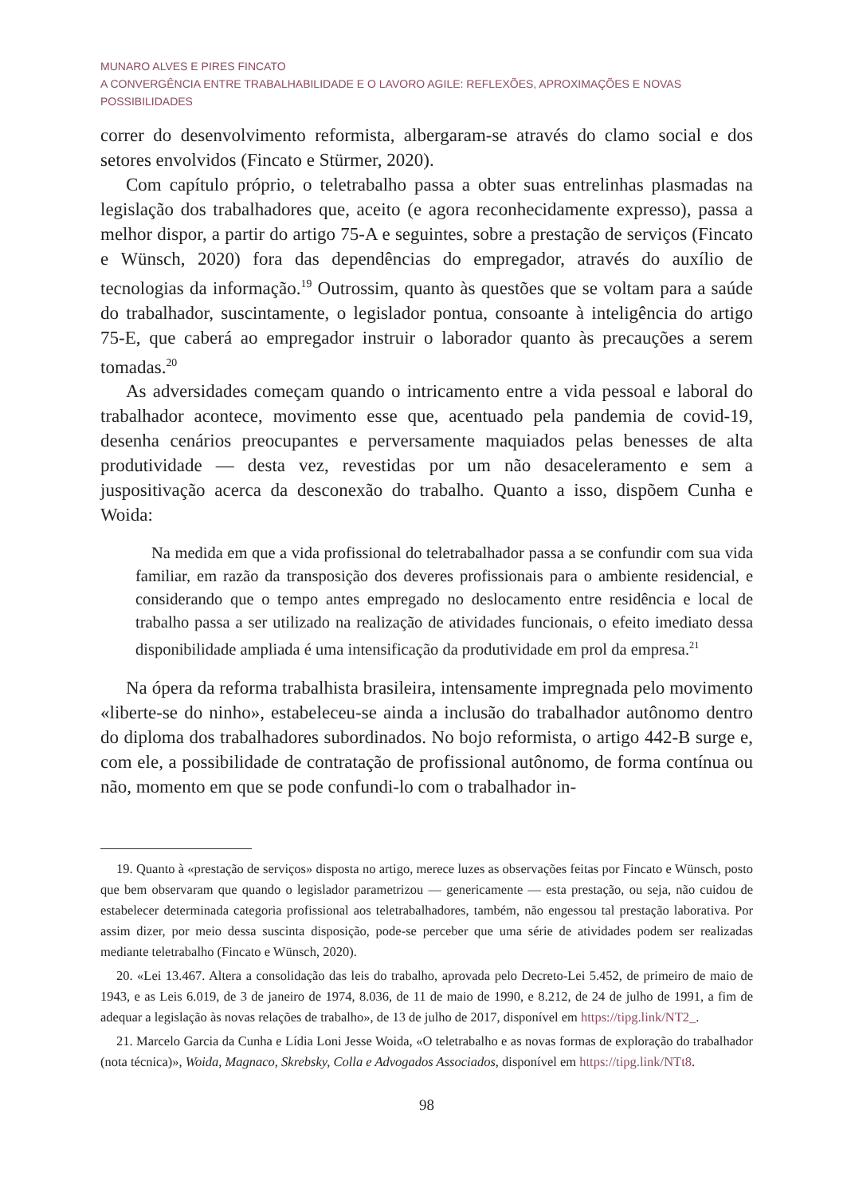MUNARO ALVES E PIRES FINCATO
A CONVERGÊNCIA ENTRE TRABALHABILIDADE E O LAVORO AGILE: REFLEXÕES, APROXIMAÇÕES E NOVAS POSSIBILIDADES
correr do desenvolvimento reformista, albergaram-se através do clamo social e dos setores envolvidos (Fincato e Stürmer, 2020).
Com capítulo próprio, o teletrabalho passa a obter suas entrelinhas plasmadas na legislação dos trabalhadores que, aceito (e agora reconhecidamente expresso), passa a melhor dispor, a partir do artigo 75-A e seguintes, sobre a prestação de serviços (Fincato e Wünsch, 2020) fora das dependências do empregador, através do auxílio de tecnologias da informação.<sup>19</sup> Outrossim, quanto às questões que se voltam para a saúde do trabalhador, suscintamente, o legislador pontua, consoante à inteligência do artigo 75-E, que caberá ao empregador instruir o laborador quanto às precauções a serem tomadas.<sup>20</sup>
As adversidades começam quando o intricamento entre a vida pessoal e laboral do trabalhador acontece, movimento esse que, acentuado pela pandemia de covid-19, desenha cenários preocupantes e perversamente maquiados pelas benesses de alta produtividade — desta vez, revestidas por um não desaceleramento e sem a juspositivação acerca da desconexão do trabalho. Quanto a isso, dispõem Cunha e Woida:
Na medida em que a vida profissional do teletrabalhador passa a se confundir com sua vida familiar, em razão da transposição dos deveres profissionais para o ambiente residencial, e considerando que o tempo antes empregado no deslocamento entre residência e local de trabalho passa a ser utilizado na realização de atividades funcionais, o efeito imediato dessa disponibilidade ampliada é uma intensificação da produtividade em prol da empresa.<sup>21</sup>
Na ópera da reforma trabalhista brasileira, intensamente impregnada pelo movimento «liberte-se do ninho», estabeleceu-se ainda a inclusão do trabalhador autônomo dentro do diploma dos trabalhadores subordinados. No bojo reformista, o artigo 442-B surge e, com ele, a possibilidade de contratação de profissional autônomo, de forma contínua ou não, momento em que se pode confundi-lo com o trabalhador in-
19. Quanto à «prestação de serviços» disposta no artigo, merece luzes as observações feitas por Fincato e Wünsch, posto que bem observaram que quando o legislador parametrizou — genericamente — esta prestação, ou seja, não cuidou de estabelecer determinada categoria profissional aos teletrabalhadores, também, não engessou tal prestação laborativa. Por assim dizer, por meio dessa suscinta disposição, pode-se perceber que uma série de atividades podem ser realizadas mediante teletrabalho (Fincato e Wünsch, 2020).
20. «Lei 13.467. Altera a consolidação das leis do trabalho, aprovada pelo Decreto-Lei 5.452, de primeiro de maio de 1943, e as Leis 6.019, de 3 de janeiro de 1974, 8.036, de 11 de maio de 1990, e 8.212, de 24 de julho de 1991, a fim de adequar a legislação às novas relações de trabalho», de 13 de julho de 2017, disponível em https://tipg.link/NT2_.
21. Marcelo Garcia da Cunha e Lídia Loni Jesse Woida, «O teletrabalho e as novas formas de exploração do trabalhador (nota técnica)», Woida, Magnaco, Skrebsky, Colla e Advogados Associados, disponível em https://tipg.link/NTt8.
98